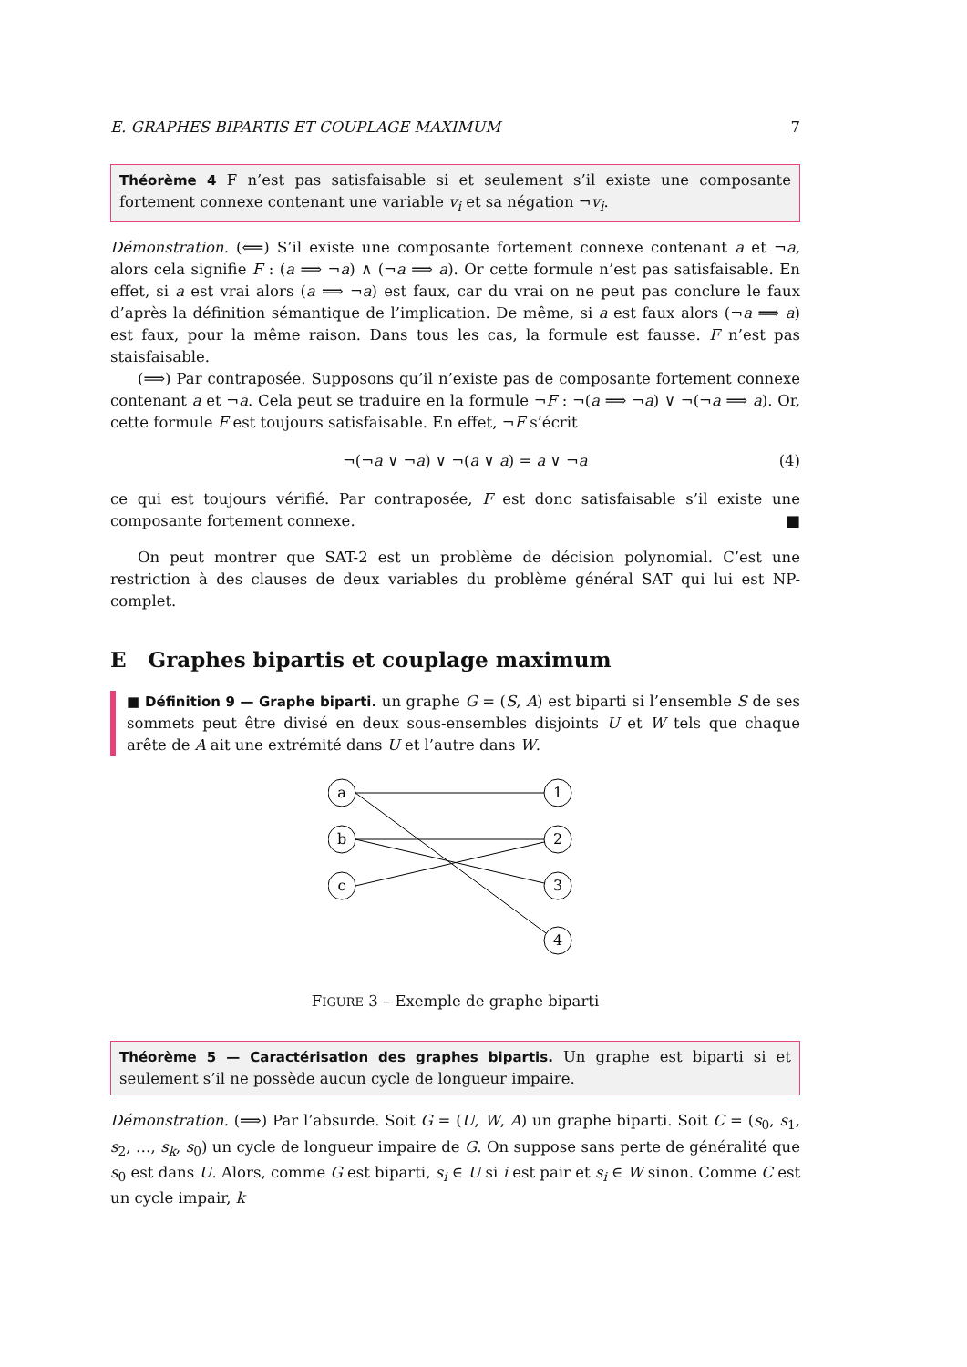E. GRAPHES BIPARTIS ET COUPLAGE MAXIMUM 7
Théorème 4 F n’est pas satisfaisable si et seulement s’il existe une composante fortement connexe contenant une variable v<sub>i</sub> et sa négation ¬v<sub>i</sub>.
Démonstration. (⟸) S’il existe une composante fortement connexe contenant a et ¬a, alors cela signifie F : (a ⟹ ¬a) ∧ (¬a ⟹ a). Or cette formule n’est pas satisfaisable. En effet, si a est vrai alors (a ⟹ ¬a) est faux, car du vrai on ne peut pas conclure le faux d’après la définition sémantique de l’implication. De même, si a est faux alors (¬a ⟹ a) est faux, pour la même raison. Dans tous les cas, la formule est fausse. F n’est pas staisfaisable.
(⟹) Par contraposée. Supposons qu’il n’existe pas de composante fortement connexe contenant a et ¬a. Cela peut se traduire en la formule ¬F : ¬(a ⟹ ¬a) ∨ ¬(¬a ⟹ a). Or, cette formule F est toujours satisfaisable. En effet, ¬F s’écrit
¬(¬a ∨ ¬a) ∨ ¬(a ∨ a) = a ∨ ¬a (4)
ce qui est toujours vérifié. Par contraposée, F est donc satisfaisable s’il existe une composante fortement connexe. ■
On peut montrer que SAT-2 est un problème de décision polynomial. C’est une restriction à des clauses de deux variables du problème général SAT qui lui est NP-complet.
E Graphes bipartis et couplage maximum
■ Définition 9 — Graphe biparti. un graphe G = (S, A) est biparti si l’ensemble S de ses sommets peut être divisé en deux sous-ensembles disjoints U et W tels que chaque arête de A ait une extrémité dans U et l’autre dans W.
a
b
c
1
2
3
4
FIGURE 3 – Exemple de graphe biparti
Théorème 5 — Caractérisation des graphes bipartis. Un graphe est biparti si et seulement s’il ne possède aucun cycle de longueur impaire.
Démonstration. (⟹) Par l’absurde. Soit G = (U, W, A) un graphe biparti. Soit C = (s<sub>0</sub>, s<sub>1</sub>, s<sub>2</sub>, …, s<sub>k</sub>, s<sub>0</sub>) un cycle de longueur impaire de G. On suppose sans perte de généralité que s<sub>0</sub> est dans U. Alors, comme G est biparti, s<sub>i</sub> ∈ U si i est pair et s<sub>i</sub> ∈ W sinon. Comme C est un cycle impair, k